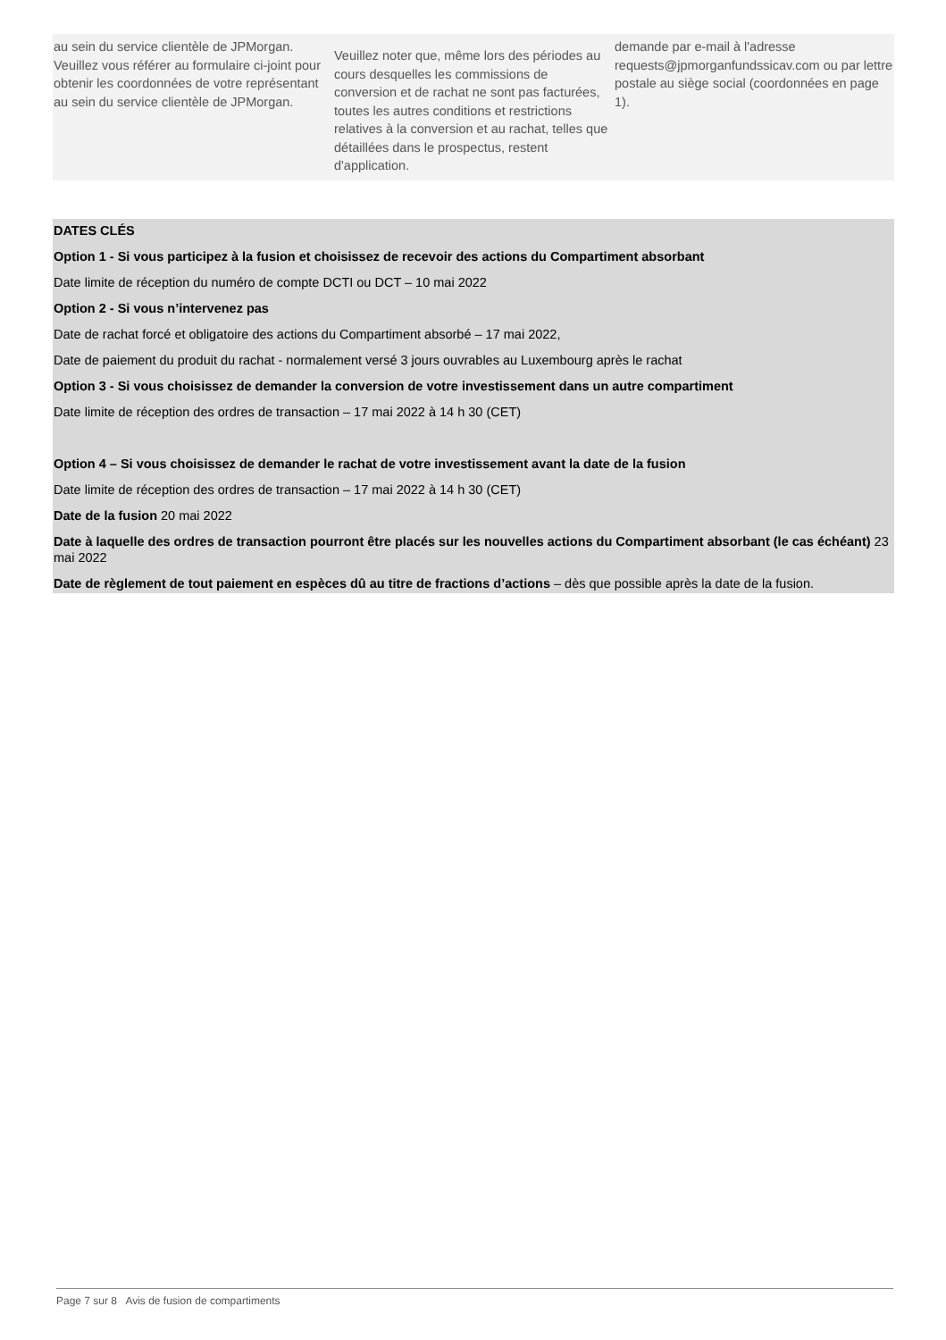| au sein du service clientèle de JPMorgan. Veuillez vous référer au formulaire ci-joint pour obtenir les coordonnées de votre représentant au sein du service clientèle de JPMorgan. | Veuillez noter que, même lors des périodes au cours desquelles les commissions de conversion et de rachat ne sont pas facturées, toutes les autres conditions et restrictions relatives à la conversion et au rachat, telles que détaillées dans le prospectus, restent d'application. | demande par e-mail à l'adresse requests@jpmorganfundssicav.com ou par lettre postale au siège social (coordonnées en page 1). |
DATES CLÉS
Option 1 - Si vous participez à la fusion et choisissez de recevoir des actions du Compartiment absorbant
Date limite de réception du numéro de compte DCTI ou DCT – 10 mai 2022
Option 2 - Si vous n’intervenez pas
Date de rachat forcé et obligatoire des actions du Compartiment absorbé – 17 mai 2022,
Date de paiement du produit du rachat - normalement versé 3 jours ouvrables au Luxembourg après le rachat
Option 3 - Si vous choisissez de demander la conversion de votre investissement dans un autre compartiment
Date limite de réception des ordres de transaction – 17 mai 2022 à 14 h 30 (CET)
Option 4 – Si vous choisissez de demander le rachat de votre investissement avant la date de la fusion
Date limite de réception des ordres de transaction – 17 mai 2022 à 14 h 30 (CET)
Date de la fusion 20 mai 2022
Date à laquelle des ordres de transaction pourront être placés sur les nouvelles actions du Compartiment absorbant (le cas échéant) 23 mai 2022
Date de règlement de tout paiement en espèces dû au titre de fractions d’actions – dès que possible après la date de la fusion.
Page 7 sur 8 Avis de fusion de compartiments